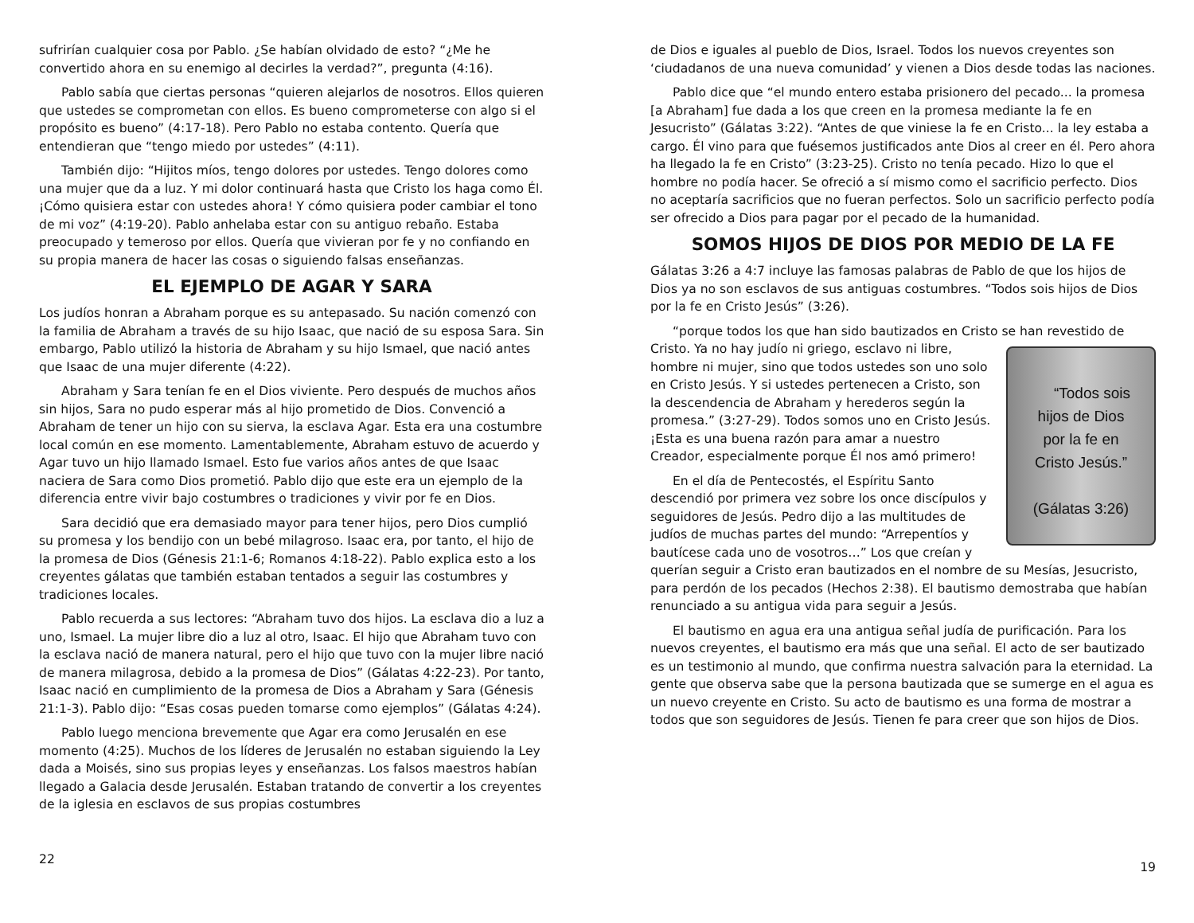sufrirían cualquier cosa por Pablo. ¿Se habían olvidado de esto? “¿Me he convertido ahora en su enemigo al decirles la verdad?”, pregunta (4:16).
Pablo sabía que ciertas personas “quieren alejarlos de nosotros. Ellos quieren que ustedes se comprometan con ellos. Es bueno comprometerse con algo si el propósito es bueno” (4:17-18). Pero Pablo no estaba contento. Quería que entendieran que “tengo miedo por ustedes” (4:11).
También dijo: “Hijitos míos, tengo dolores por ustedes. Tengo dolores como una mujer que da a luz. Y mi dolor continuará hasta que Cristo los haga como Él. ¡Cómo quisiera estar con ustedes ahora! Y cómo quisiera poder cambiar el tono de mi voz” (4:19-20). Pablo anhelaba estar con su antiguo rebaño. Estaba preocupado y temeroso por ellos. Quería que vivieran por fe y no confiando en su propia manera de hacer las cosas o siguiendo falsas enseñanzas.
EL EJEMPLO DE AGAR Y SARA
Los judíos honran a Abraham porque es su antepasado. Su nación comenzó con la familia de Abraham a través de su hijo Isaac, que nació de su esposa Sara. Sin embargo, Pablo utilizó la historia de Abraham y su hijo Ismael, que nació antes que Isaac de una mujer diferente (4:22).
Abraham y Sara tenían fe en el Dios viviente. Pero después de muchos años sin hijos, Sara no pudo esperar más al hijo prometido de Dios. Convenció a Abraham de tener un hijo con su sierva, la esclava Agar. Esta era una costumbre local común en ese momento. Lamentablemente, Abraham estuvo de acuerdo y Agar tuvo un hijo llamado Ismael. Esto fue varios años antes de que Isaac naciera de Sara como Dios prometió. Pablo dijo que este era un ejemplo de la diferencia entre vivir bajo costumbres o tradiciones y vivir por fe en Dios.
Sara decidió que era demasiado mayor para tener hijos, pero Dios cumplió su promesa y los bendijo con un bebé milagroso. Isaac era, por tanto, el hijo de la promesa de Dios (Génesis 21:1-6; Romanos 4:18-22). Pablo explica esto a los creyentes gálatas que también estaban tentados a seguir las costumbres y tradiciones locales.
Pablo recuerda a sus lectores: “Abraham tuvo dos hijos. La esclava dio a luz a uno, Ismael. La mujer libre dio a luz al otro, Isaac. El hijo que Abraham tuvo con la esclava nació de manera natural, pero el hijo que tuvo con la mujer libre nació de manera milagrosa, debido a la promesa de Dios” (Gálatas 4:22-23). Por tanto, Isaac nació en cumplimiento de la promesa de Dios a Abraham y Sara (Génesis 21:1-3). Pablo dijo: “Esas cosas pueden tomarse como ejemplos” (Gálatas 4:24).
Pablo luego menciona brevemente que Agar era como Jerusalén en ese momento (4:25). Muchos de los líderes de Jerusalén no estaban siguiendo la Ley dada a Moisés, sino sus propias leyes y enseñanzas. Los falsos maestros habían llegado a Galacia desde Jerusalén. Estaban tratando de convertir a los creyentes de la iglesia en esclavos de sus propias costumbres
22
de Dios e iguales al pueblo de Dios, Israel. Todos los nuevos creyentes son ‘ciudadanos de una nueva comunidad’ y vienen a Dios desde todas las naciones.
Pablo dice que “el mundo entero estaba prisionero del pecado... la promesa [a Abraham] fue dada a los que creen en la promesa mediante la fe en Jesucristo” (Gálatas 3:22). “Antes de que viniese la fe en Cristo... la ley estaba a cargo. Él vino para que fuésemos justificados ante Dios al creer en él. Pero ahora ha llegado la fe en Cristo” (3:23-25). Cristo no tenía pecado. Hizo lo que el hombre no podía hacer. Se ofreció a sí mismo como el sacrificio perfecto. Dios no aceptaría sacrificios que no fueran perfectos. Solo un sacrificio perfecto podía ser ofrecido a Dios para pagar por el pecado de la humanidad.
SOMOS HIJOS DE DIOS POR MEDIO DE LA FE
Gálatas 3:26 a 4:7 incluye las famosas palabras de Pablo de que los hijos de Dios ya no son esclavos de sus antiguas costumbres. “Todos sois hijos de Dios por la fe en Cristo Jesús” (3:26).
“porque todos los que han sido bautizados en Cristo se han revestido de “Todos sois
hijos de Dios
por la fe en
Cristo Jesús.”
(Gálatas 3:26) Cristo. Ya no hay judío ni griego, esclavo ni libre, hombre ni mujer, sino que todos ustedes son uno solo en Cristo Jesús. Y si ustedes pertenecen a Cristo, son la descendencia de Abraham y herederos según la promesa.” (3:27-29). Todos somos uno en Cristo Jesús. ¡Esta es una buena razón para amar a nuestro Creador, especialmente porque Él nos amó primero!
En el día de Pentecostés, el Espíritu Santo descendió por primera vez sobre los once discípulos y seguidores de Jesús. Pedro dijo a las multitudes de judíos de muchas partes del mundo: “Arrepentíos y bautícese cada uno de vosotros…” Los que creían y querían seguir a Cristo eran bautizados en el nombre de su Mesías, Jesucristo, para perdón de los pecados (Hechos 2:38). El bautismo demostraba que habían renunciado a su antigua vida para seguir a Jesús.
El bautismo en agua era una antigua señal judía de purificación. Para los nuevos creyentes, el bautismo era más que una señal. El acto de ser bautizado es un testimonio al mundo, que confirma nuestra salvación para la eternidad. La gente que observa sabe que la persona bautizada que se sumerge en el agua es un nuevo creyente en Cristo. Su acto de bautismo es una forma de mostrar a todos que son seguidores de Jesús. Tienen fe para creer que son hijos de Dios.
19